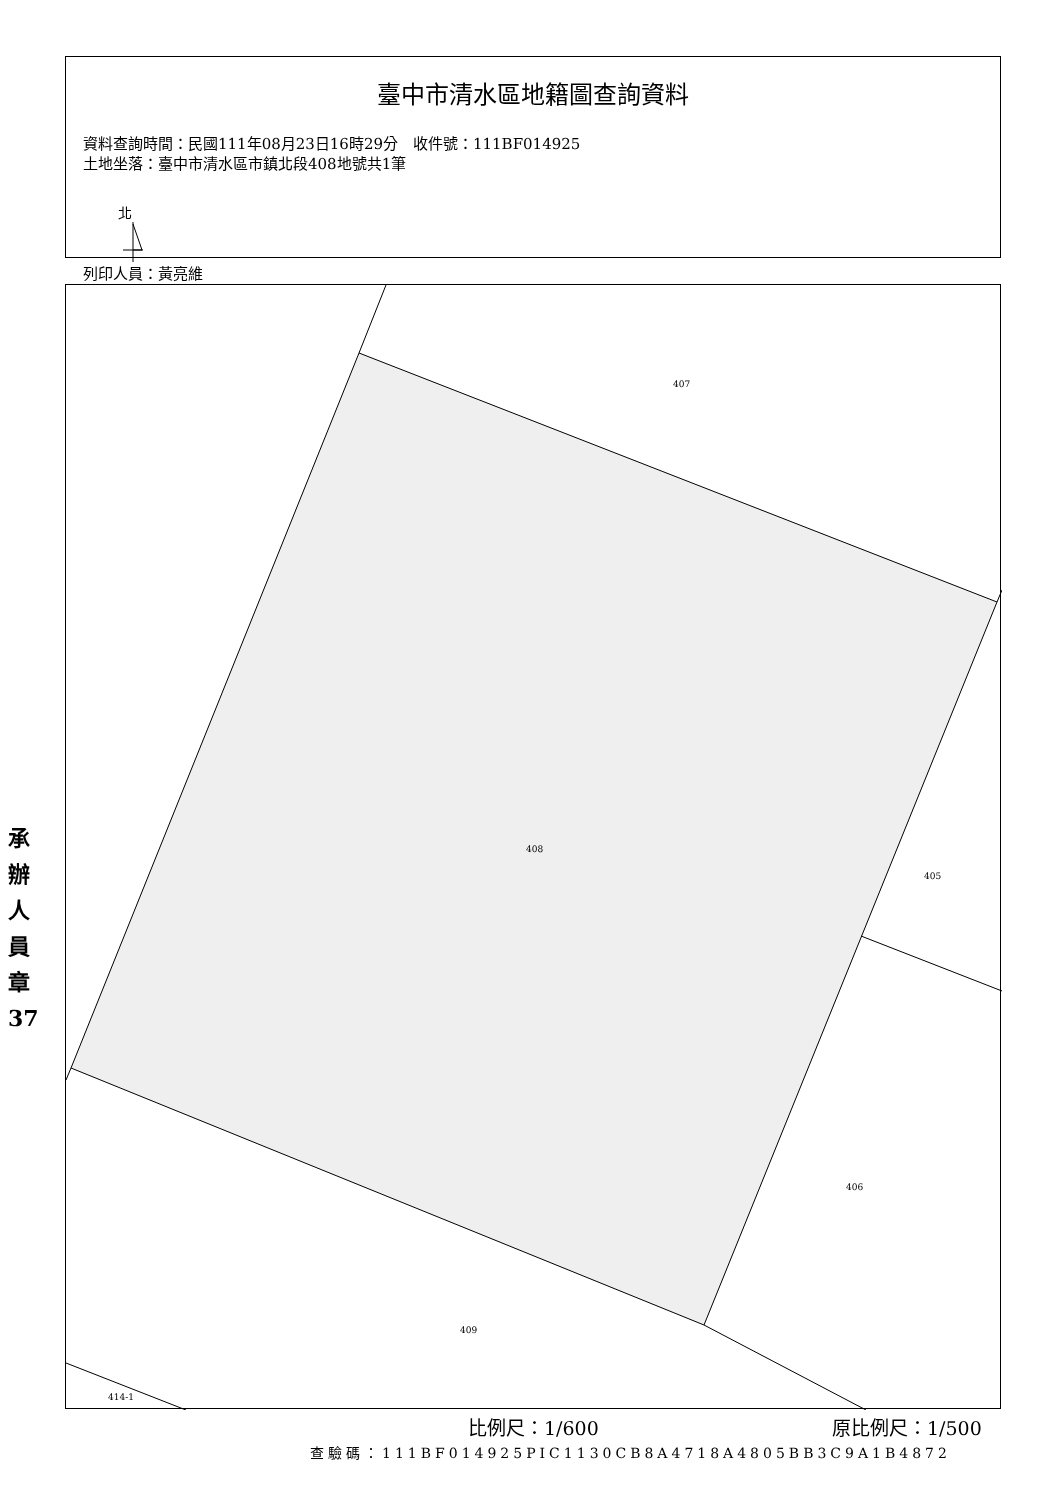臺中市清水區地籍圖查詢資料
資料查詢時間：民國111年08月23日16時29分　收件號：111BF014925
土地坐落：臺中市清水區市鎮北段408地號共1筆
北
列印人員：黃亮維
407
408
405
406
409
414-1
承辦人員章 37
比例尺：1/600 原比例尺：1/500
查驗碼：111BF014925PIC1130CB8A4718A4805BB3C9A1B4872